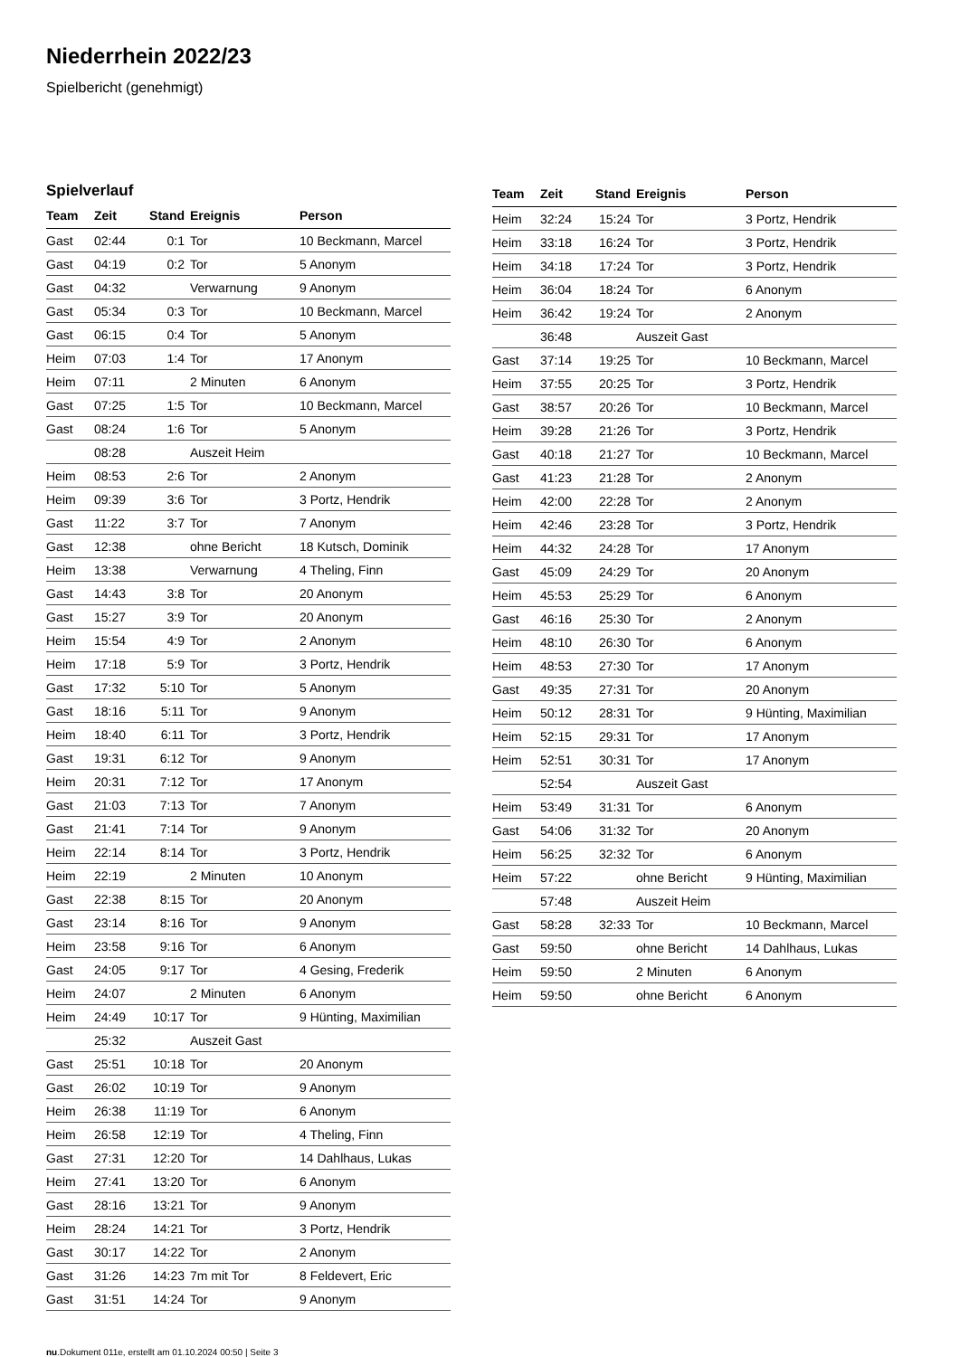Niederrhein 2022/23
Spielbericht (genehmigt)
Spielverlauf
| Team | Zeit | Stand | Ereignis | Person |
| --- | --- | --- | --- | --- |
| Gast | 02:44 | 0:1 | Tor | 10 Beckmann, Marcel |
| Gast | 04:19 | 0:2 | Tor | 5 Anonym |
| Gast | 04:32 | | Verwarnung | 9 Anonym |
| Gast | 05:34 | 0:3 | Tor | 10 Beckmann, Marcel |
| Gast | 06:15 | 0:4 | Tor | 5 Anonym |
| Heim | 07:03 | 1:4 | Tor | 17 Anonym |
| Heim | 07:11 | | 2 Minuten | 6 Anonym |
| Gast | 07:25 | 1:5 | Tor | 10 Beckmann, Marcel |
| Gast | 08:24 | 1:6 | Tor | 5 Anonym |
| | 08:28 | | Auszeit Heim | |
| Heim | 08:53 | 2:6 | Tor | 2 Anonym |
| Heim | 09:39 | 3:6 | Tor | 3 Portz, Hendrik |
| Gast | 11:22 | 3:7 | Tor | 7 Anonym |
| Gast | 12:38 | | ohne Bericht | 18 Kutsch, Dominik |
| Heim | 13:38 | | Verwarnung | 4 Theling, Finn |
| Gast | 14:43 | 3:8 | Tor | 20 Anonym |
| Gast | 15:27 | 3:9 | Tor | 20 Anonym |
| Heim | 15:54 | 4:9 | Tor | 2 Anonym |
| Heim | 17:18 | 5:9 | Tor | 3 Portz, Hendrik |
| Gast | 17:32 | 5:10 | Tor | 5 Anonym |
| Gast | 18:16 | 5:11 | Tor | 9 Anonym |
| Heim | 18:40 | 6:11 | Tor | 3 Portz, Hendrik |
| Gast | 19:31 | 6:12 | Tor | 9 Anonym |
| Heim | 20:31 | 7:12 | Tor | 17 Anonym |
| Gast | 21:03 | 7:13 | Tor | 7 Anonym |
| Gast | 21:41 | 7:14 | Tor | 9 Anonym |
| Heim | 22:14 | 8:14 | Tor | 3 Portz, Hendrik |
| Heim | 22:19 | | 2 Minuten | 10 Anonym |
| Gast | 22:38 | 8:15 | Tor | 20 Anonym |
| Gast | 23:14 | 8:16 | Tor | 9 Anonym |
| Heim | 23:58 | 9:16 | Tor | 6 Anonym |
| Gast | 24:05 | 9:17 | Tor | 4 Gesing, Frederik |
| Heim | 24:07 | | 2 Minuten | 6 Anonym |
| Heim | 24:49 | 10:17 | Tor | 9 Hünting, Maximilian |
| | 25:32 | | Auszeit Gast | |
| Gast | 25:51 | 10:18 | Tor | 20 Anonym |
| Gast | 26:02 | 10:19 | Tor | 9 Anonym |
| Heim | 26:38 | 11:19 | Tor | 6 Anonym |
| Heim | 26:58 | 12:19 | Tor | 4 Theling, Finn |
| Gast | 27:31 | 12:20 | Tor | 14 Dahlhaus, Lukas |
| Heim | 27:41 | 13:20 | Tor | 6 Anonym |
| Gast | 28:16 | 13:21 | Tor | 9 Anonym |
| Heim | 28:24 | 14:21 | Tor | 3 Portz, Hendrik |
| Gast | 30:17 | 14:22 | Tor | 2 Anonym |
| Gast | 31:26 | 14:23 | 7m mit Tor | 8 Feldevert, Eric |
| Gast | 31:51 | 14:24 | Tor | 9 Anonym |
| Team | Zeit | Stand | Ereignis | Person |
| --- | --- | --- | --- | --- |
| Heim | 32:24 | 15:24 | Tor | 3 Portz, Hendrik |
| Heim | 33:18 | 16:24 | Tor | 3 Portz, Hendrik |
| Heim | 34:18 | 17:24 | Tor | 3 Portz, Hendrik |
| Heim | 36:04 | 18:24 | Tor | 6 Anonym |
| Heim | 36:42 | 19:24 | Tor | 2 Anonym |
| | 36:48 | | Auszeit Gast | |
| Gast | 37:14 | 19:25 | Tor | 10 Beckmann, Marcel |
| Heim | 37:55 | 20:25 | Tor | 3 Portz, Hendrik |
| Gast | 38:57 | 20:26 | Tor | 10 Beckmann, Marcel |
| Heim | 39:28 | 21:26 | Tor | 3 Portz, Hendrik |
| Gast | 40:18 | 21:27 | Tor | 10 Beckmann, Marcel |
| Gast | 41:23 | 21:28 | Tor | 2 Anonym |
| Heim | 42:00 | 22:28 | Tor | 2 Anonym |
| Heim | 42:46 | 23:28 | Tor | 3 Portz, Hendrik |
| Heim | 44:32 | 24:28 | Tor | 17 Anonym |
| Gast | 45:09 | 24:29 | Tor | 20 Anonym |
| Heim | 45:53 | 25:29 | Tor | 6 Anonym |
| Gast | 46:16 | 25:30 | Tor | 2 Anonym |
| Heim | 48:10 | 26:30 | Tor | 6 Anonym |
| Heim | 48:53 | 27:30 | Tor | 17 Anonym |
| Gast | 49:35 | 27:31 | Tor | 20 Anonym |
| Heim | 50:12 | 28:31 | Tor | 9 Hünting, Maximilian |
| Heim | 52:15 | 29:31 | Tor | 17 Anonym |
| Heim | 52:51 | 30:31 | Tor | 17 Anonym |
| | 52:54 | | Auszeit Gast | |
| Heim | 53:49 | 31:31 | Tor | 6 Anonym |
| Gast | 54:06 | 31:32 | Tor | 20 Anonym |
| Heim | 56:25 | 32:32 | Tor | 6 Anonym |
| Heim | 57:22 | | ohne Bericht | 9 Hünting, Maximilian |
| | 57:48 | | Auszeit Heim | |
| Gast | 58:28 | 32:33 | Tor | 10 Beckmann, Marcel |
| Gast | 59:50 | | ohne Bericht | 14 Dahlhaus, Lukas |
| Heim | 59:50 | | 2 Minuten | 6 Anonym |
| Heim | 59:50 | | ohne Bericht | 6 Anonym |
nu.Dokument 011e, erstellt am 01.10.2024 00:50 | Seite 3